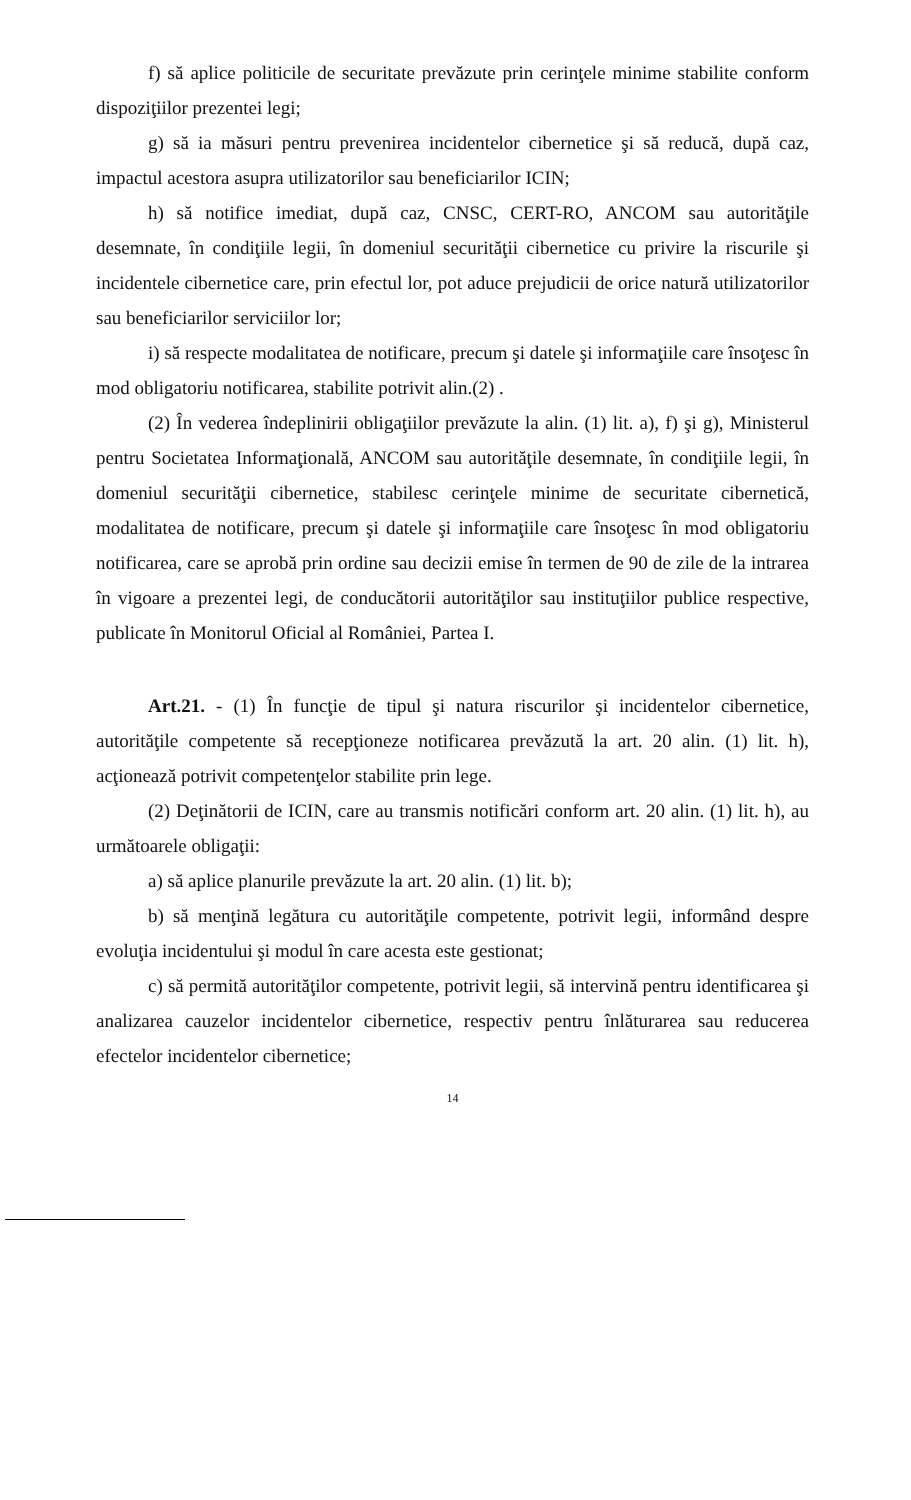f) să aplice politicile de securitate prevăzute prin cerinţele minime stabilite conform dispoziţiilor prezentei legi;
g) să ia măsuri pentru prevenirea incidentelor cibernetice şi să reducă, după caz, impactul acestora asupra utilizatorilor sau beneficiarilor ICIN;
h) să notifice imediat, după caz, CNSC, CERT-RO, ANCOM sau autorităţile desemnate, în condiţiile legii, în domeniul securităţii cibernetice cu privire la riscurile şi incidentele cibernetice care, prin efectul lor, pot aduce prejudicii de orice natură utilizatorilor sau beneficiarilor serviciilor lor;
i) să respecte modalitatea de notificare, precum şi datele şi informaţiile care însoţesc în mod obligatoriu notificarea, stabilite potrivit alin.(2) .
(2) În vederea îndeplinirii obligaţiilor prevăzute la alin. (1) lit. a), f) şi g), Ministerul pentru Societatea Informaţională, ANCOM sau autorităţile desemnate, în condiţiile legii, în domeniul securităţii cibernetice, stabilesc cerinţele minime de securitate cibernetică, modalitatea de notificare, precum şi datele şi informaţiile care însoţesc în mod obligatoriu notificarea, care se aprobă prin ordine sau decizii emise în termen de 90 de zile de la intrarea în vigoare a prezentei legi, de conducătorii autorităţilor sau instituţiilor publice respective, publicate în Monitorul Oficial al României, Partea I.
Art.21. - (1) În funcţie de tipul şi natura riscurilor şi incidentelor cibernetice, autorităţile competente să recepţioneze notificarea prevăzută la art. 20 alin. (1) lit. h), acţionează potrivit competenţelor stabilite prin lege.
(2) Deţinătorii de ICIN, care au transmis notificări conform art. 20 alin. (1) lit. h), au următoarele obligaţii:
a) să aplice planurile prevăzute la art. 20 alin. (1) lit. b);
b) să menţină legătura cu autorităţile competente, potrivit legii, informând despre evoluţia incidentului şi modul în care acesta este gestionat;
c) să permită autorităţilor competente, potrivit legii, să intervină pentru identificarea şi analizarea cauzelor incidentelor cibernetice, respectiv pentru înlăturarea sau reducerea efectelor incidentelor cibernetice;
14